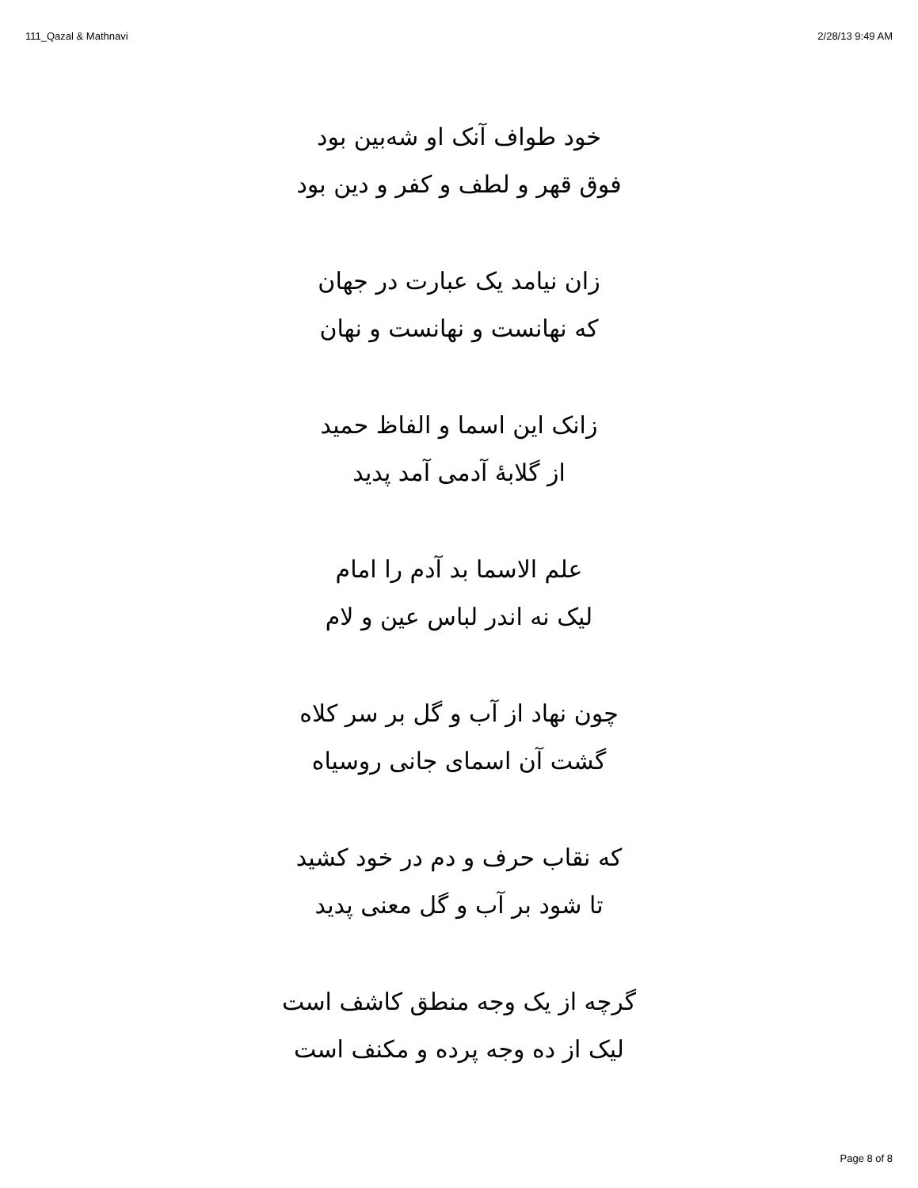111_Qazal & Mathnavi 2/28/13 9:49 AM
خود طواف آنک او شه‌بین بود
فوق قهر و لطف و کفر و دین بود
زان نیامد یک عبارت در جهان
که نهانست و نهانست و نهان
زانک این اسما و الفاظ حمید
از گلابهٔ آدمی آمد پدید
علم الاسما بد آدم را امام
لیک نه اندر لباس عین و لام
چون نهاد از آب و گل بر سر کلاه
گشت آن اسمای جانی روسیاه
که نقاب حرف و دم در خود کشید
تا شود بر آب و گل معنی پدید
گرچه از یک وجه منطق کاشف است
لیک از ده وجه پرده و مکنف است
Page 8 of 8